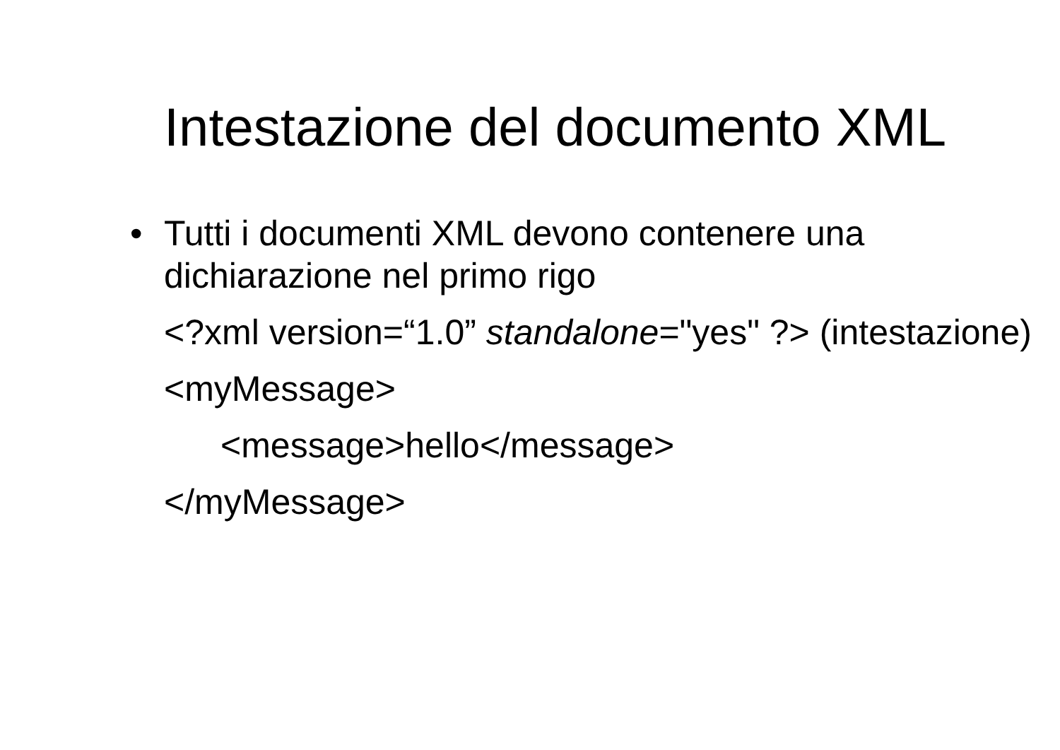Intestazione del documento XML
•
Tutti i documenti XML devono contenere una dichiarazione nel primo rigo
<?xml version=“1.0” standalone="yes" ?> (intestazione)
<myMessage>
<message>hello</message>
</myMessage>